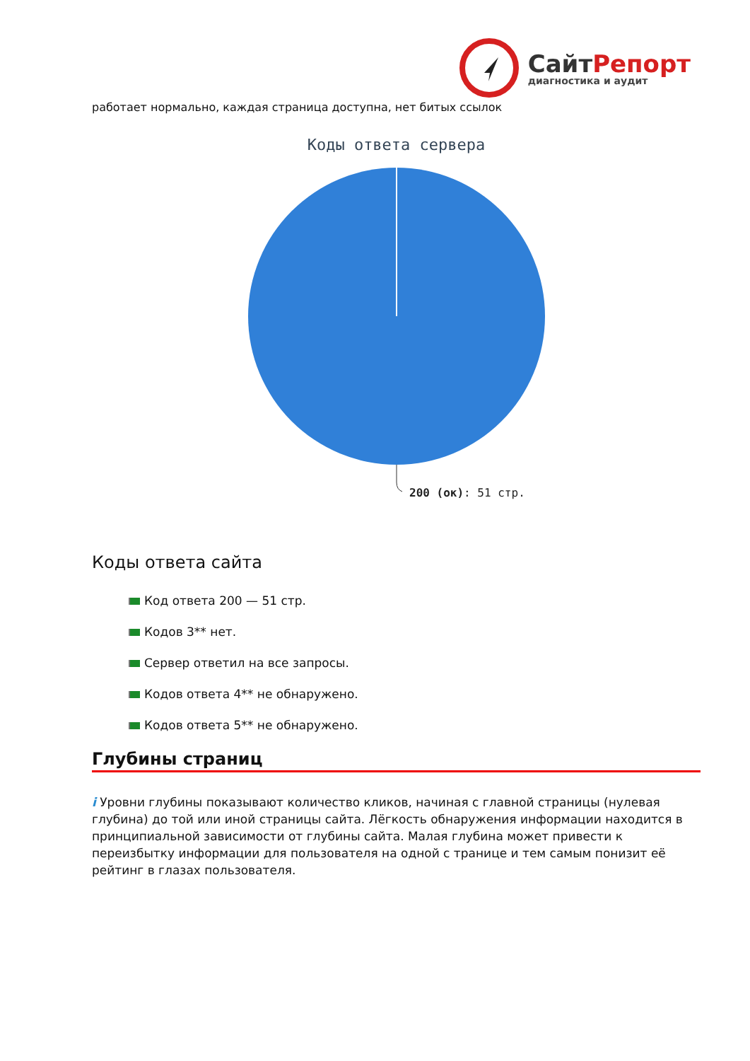СайтРепорт
диагностика и аудит
работает нормально, каждая страница доступна, нет битых ссылок
Коды ответа сервера
200 (ок): 51 стр.
Коды ответа сайта
Код ответа 200 — 51 стр.
Кодов 3** нет.
Сервер ответил на все запросы.
Кодов ответа 4** не обнаружено.
Кодов ответа 5** не обнаружено.
Глубины страниц
i Уровни глубины показывают количество кликов, начиная с главной страницы (нулевая глубина) до той или иной страницы сайта. Лёгкость обнаружения информации находится в принципиальной зависимости от глубины сайта. Малая глубина может привести к переизбытку информации для пользователя на одной с транице и тем самым понизит её рейтинг в глазах пользователя.